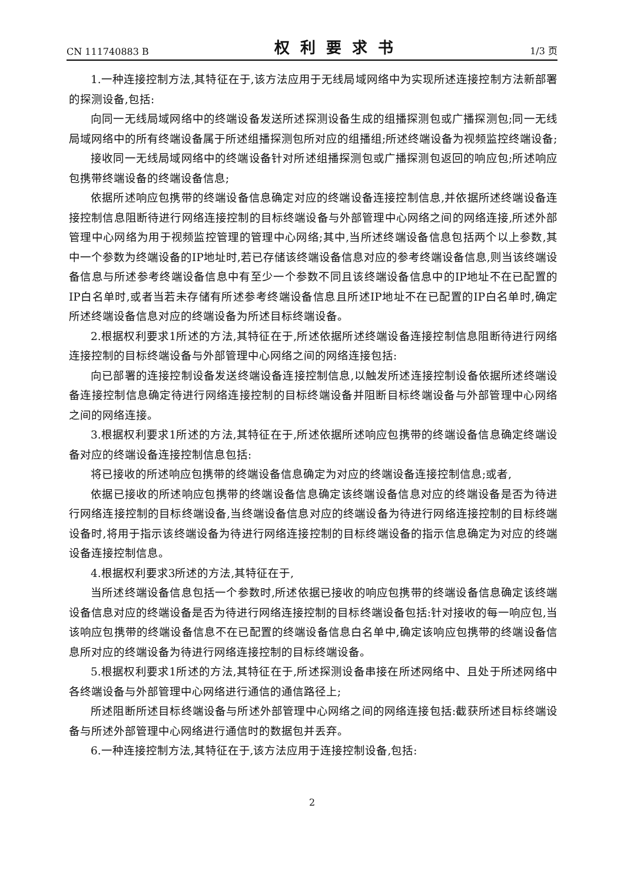CN 111740883 B 权利要求书 1/3 页
1.一种连接控制方法,其特征在于,该方法应用于无线局域网络中为实现所述连接控制方法新部署的探测设备,包括:
向同一无线局域网络中的终端设备发送所述探测设备生成的组播探测包或广播探测包;同一无线局域网络中的所有终端设备属于所述组播探测包所对应的组播组;所述终端设备为视频监控终端设备;
接收同一无线局域网络中的终端设备针对所述组播探测包或广播探测包返回的响应包;所述响应包携带终端设备的终端设备信息;
依据所述响应包携带的终端设备信息确定对应的终端设备连接控制信息,并依据所述终端设备连接控制信息阻断待进行网络连接控制的目标终端设备与外部管理中心网络之间的网络连接,所述外部管理中心网络为用于视频监控管理的管理中心网络;其中,当所述终端设备信息包括两个以上参数,其中一个参数为终端设备的IP地址时,若已存储该终端设备信息对应的参考终端设备信息,则当该终端设备信息与所述参考终端设备信息中有至少一个参数不同且该终端设备信息中的IP地址不在已配置的IP白名单时,或者当若未存储有所述参考终端设备信息且所述IP地址不在已配置的IP白名单时,确定所述终端设备信息对应的终端设备为所述目标终端设备。
2.根据权利要求1所述的方法,其特征在于,所述依据所述终端设备连接控制信息阻断待进行网络连接控制的目标终端设备与外部管理中心网络之间的网络连接包括:
向已部署的连接控制设备发送终端设备连接控制信息,以触发所述连接控制设备依据所述终端设备连接控制信息确定待进行网络连接控制的目标终端设备并阻断目标终端设备与外部管理中心网络之间的网络连接。
3.根据权利要求1所述的方法,其特征在于,所述依据所述响应包携带的终端设备信息确定终端设备对应的终端设备连接控制信息包括:
将已接收的所述响应包携带的终端设备信息确定为对应的终端设备连接控制信息;或者,
依据已接收的所述响应包携带的终端设备信息确定该终端设备信息对应的终端设备是否为待进行网络连接控制的目标终端设备,当终端设备信息对应的终端设备为待进行网络连接控制的目标终端设备时,将用于指示该终端设备为待进行网络连接控制的目标终端设备的指示信息确定为对应的终端设备连接控制信息。
4.根据权利要求3所述的方法,其特征在于,
当所述终端设备信息包括一个参数时,所述依据已接收的响应包携带的终端设备信息确定该终端设备信息对应的终端设备是否为待进行网络连接控制的目标终端设备包括:针对接收的每一响应包,当该响应包携带的终端设备信息不在已配置的终端设备信息白名单中,确定该响应包携带的终端设备信息所对应的终端设备为待进行网络连接控制的目标终端设备。
5.根据权利要求1所述的方法,其特征在于,所述探测设备串接在所述网络中、且处于所述网络中各终端设备与外部管理中心网络进行通信的通信路径上;
所述阻断所述目标终端设备与所述外部管理中心网络之间的网络连接包括:截获所述目标终端设备与所述外部管理中心网络进行通信时的数据包并丢弃。
6.一种连接控制方法,其特征在于,该方法应用于连接控制设备,包括:
2